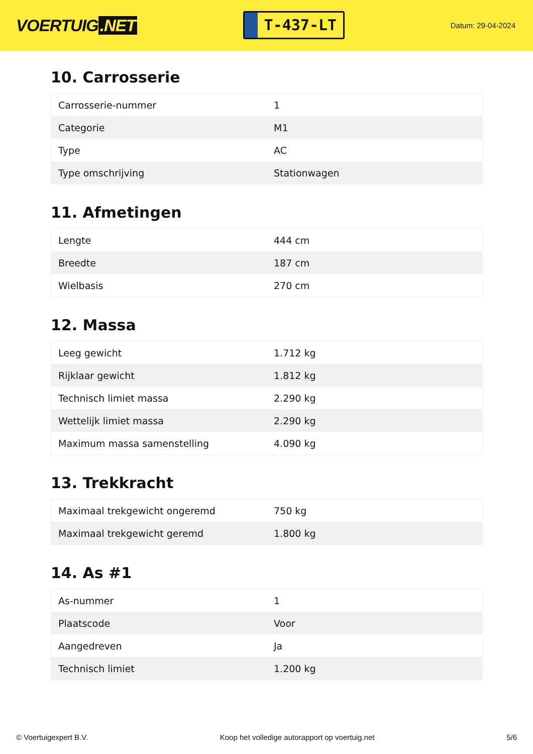VOERTUIG.NET
T-437-LT
Datum: 29-04-2024
10. Carrosserie
| Carrosserie-nummer | 1 |
| Categorie | M1 |
| Type | AC |
| Type omschrijving | Stationwagen |
11. Afmetingen
| Lengte | 444 cm |
| Breedte | 187 cm |
| Wielbasis | 270 cm |
12. Massa
| Leeg gewicht | 1.712 kg |
| Rijklaar gewicht | 1.812 kg |
| Technisch limiet massa | 2.290 kg |
| Wettelijk limiet massa | 2.290 kg |
| Maximum massa samenstelling | 4.090 kg |
13. Trekkracht
| Maximaal trekgewicht ongeremd | 750 kg |
| Maximaal trekgewicht geremd | 1.800 kg |
14. As #1
| As-nummer | 1 |
| Plaatscode | Voor |
| Aangedreven | Ja |
| Technisch limiet | 1.200 kg |
© Voertuigexpert B.V. Koop het volledige autorapport op voertuig.net 5/6